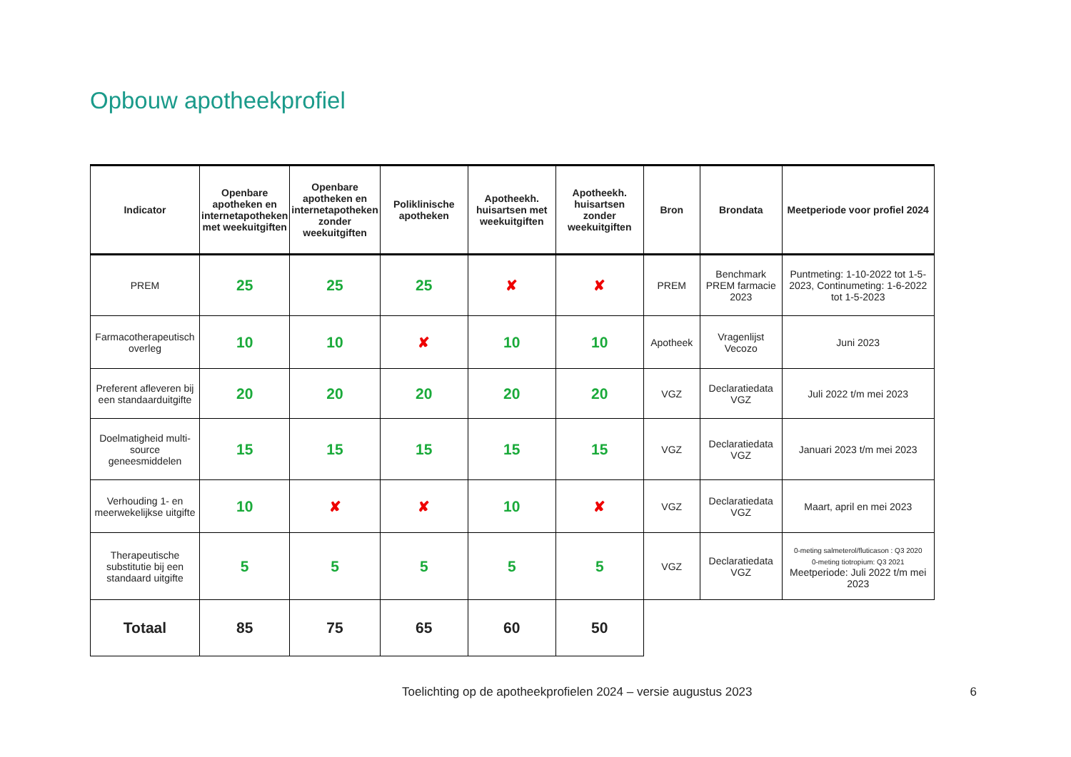Opbouw apotheekprofiel
| Indicator | Openbare apotheken en internetapotheken met weekuitgiften | Openbare apotheken en internetapotheken zonder weekuitgiften | Poliklinische apotheken | Apotheekh. huisartsen met weekuitgiften | Apotheekh. huisartsen zonder weekuitgiften | Bron | Brondata | Meetperiode voor profiel 2024 |
| --- | --- | --- | --- | --- | --- | --- | --- | --- |
| PREM | 25 | 25 | 25 | ✘ | ✘ | PREM | Benchmark PREM farmacie 2023 | Puntmeting: 1-10-2022 tot 1-5-2023, Continumeting: 1-6-2022 tot 1-5-2023 |
| Farmacotherapeutisch overleg | 10 | 10 | ✘ | 10 | 10 | Apotheek | Vragenlijst Vecozo | Juni 2023 |
| Preferent afleveren bij een standaarduitgifte | 20 | 20 | 20 | 20 | 20 | VGZ | Declaratiedata VGZ | Juli 2022 t/m mei 2023 |
| Doelmatigheid multi-source geneesmiddelen | 15 | 15 | 15 | 15 | 15 | VGZ | Declaratiedata VGZ | Januari 2023 t/m mei 2023 |
| Verhouding 1- en meerwekelijkse uitgifte | 10 | ✘ | ✘ | 10 | ✘ | VGZ | Declaratiedata VGZ | Maart, april en mei 2023 |
| Therapeutische substitutie bij een standaard uitgifte | 5 | 5 | 5 | 5 | 5 | VGZ | Declaratiedata VGZ | 0-meting salmeterol/fluticason : Q3 2020 0-meting tiotropium: Q3 2021 Meetperiode: Juli 2022 t/m mei 2023 |
| Totaal | 85 | 75 | 65 | 60 | 50 | | | |
Toelichting op de apotheekprofielen 2024 – versie augustus 2023 6